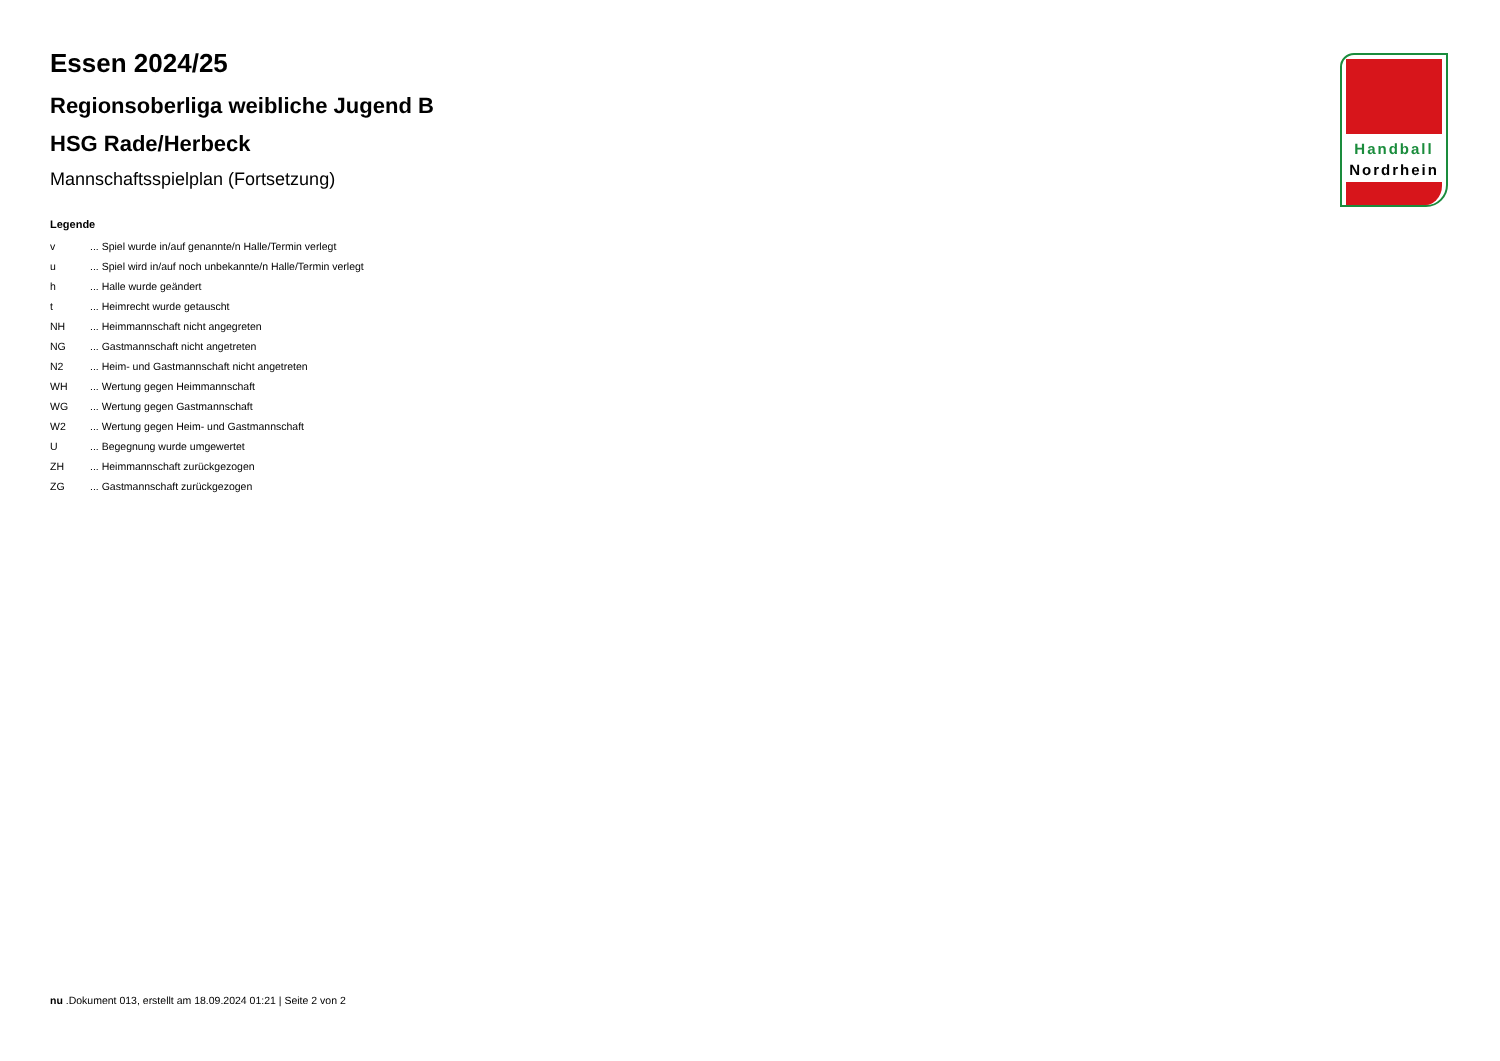Essen 2024/25
Regionsoberliga weibliche Jugend B
HSG Rade/Herbeck
Mannschaftsspielplan (Fortsetzung)
Legende
| v | ... Spiel wurde in/auf genannte/n Halle/Termin verlegt |
| u | ... Spiel wird in/auf noch unbekannte/n Halle/Termin verlegt |
| h | ... Halle wurde geändert |
| t | ... Heimrecht wurde getauscht |
| NH | ... Heimmannschaft nicht angegreten |
| NG | ... Gastmannschaft nicht angetreten |
| N2 | ... Heim- und Gastmannschaft nicht angetreten |
| WH | ... Wertung gegen Heimmannschaft |
| WG | ... Wertung gegen Gastmannschaft |
| W2 | ... Wertung gegen Heim- und Gastmannschaft |
| U | ... Begegnung wurde umgewertet |
| ZH | ... Heimmannschaft zurückgezogen |
| ZG | ... Gastmannschaft zurückgezogen |
Handball
Nordrhein
nu .Dokument 013, erstellt am 18.09.2024 01:21 | Seite 2 von 2